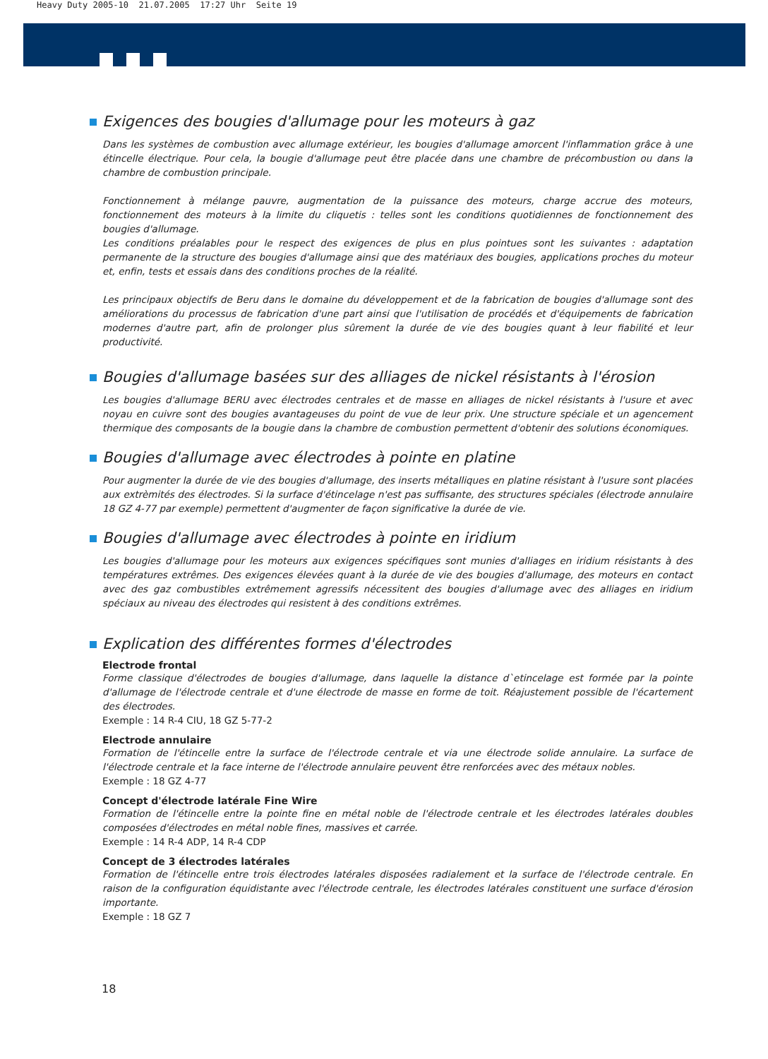Heavy Duty 2005-10 21.07.2005 17:27 Uhr Seite 19
Exigences des bougies d'allumage pour les moteurs à gaz
Dans les systèmes de combustion avec allumage extérieur, les bougies d'allumage amorcent l'inflammation grâce à une étincelle électrique. Pour cela, la bougie d'allumage peut être placée dans une chambre de précombustion ou dans la chambre de combustion principale.
Fonctionnement à mélange pauvre, augmentation de la puissance des moteurs, charge accrue des moteurs, fonctionnement des moteurs à la limite du cliquetis : telles sont les conditions quotidiennes de fonctionnement des bougies d'allumage.
Les conditions préalables pour le respect des exigences de plus en plus pointues sont les suivantes : adaptation permanente de la structure des bougies d'allumage ainsi que des matériaux des bougies, applications proches du moteur et, enfin, tests et essais dans des conditions proches de la réalité.
Les principaux objectifs de Beru dans le domaine du développement et de la fabrication de bougies d'allumage sont des améliorations du processus de fabrication d'une part ainsi que l'utilisation de procédés et d'équipements de fabrication modernes d'autre part, afin de prolonger plus sûrement la durée de vie des bougies quant à leur fiabilité et leur productivité.
Bougies d'allumage basées sur des alliages de nickel résistants à l'érosion
Les bougies d'allumage BERU avec électrodes centrales et de masse en alliages de nickel résistants à l'usure et avec noyau en cuivre sont des bougies avantageuses du point de vue de leur prix. Une structure spéciale et un agencement thermique des composants de la bougie dans la chambre de combustion permettent d'obtenir des solutions économiques.
Bougies d'allumage avec électrodes à pointe en platine
Pour augmenter la durée de vie des bougies d'allumage, des inserts métalliques en platine résistant à l'usure sont placées aux extrèmités des électrodes. Si la surface d'étincelage n'est pas suffisante, des structures spéciales (électrode annulaire 18 GZ 4-77 par exemple) permettent d'augmenter de façon significative la durée de vie.
Bougies d'allumage avec électrodes à pointe en iridium
Les bougies d'allumage pour les moteurs aux exigences spécifiques sont munies d'alliages en iridium résistants à des températures extrêmes. Des exigences élevées quant à la durée de vie des bougies d'allumage, des moteurs en contact avec des gaz combustibles extrêmement agressifs nécessitent des bougies d'allumage avec des alliages en iridium spéciaux au niveau des électrodes qui resistent à des conditions extrêmes.
Explication des différentes formes d'électrodes
Electrode frontal
Forme classique d'électrodes de bougies d'allumage, dans laquelle la distance d`etincelage est formée par la pointe d'allumage de l'électrode centrale et d'une électrode de masse en forme de toit. Réajustement possible de l'écartement des électrodes.
Exemple : 14 R-4 CIU, 18 GZ 5-77-2
Electrode annulaire
Formation de l'étincelle entre la surface de l'électrode centrale et via une électrode solide annulaire. La surface de l'électrode centrale et la face interne de l'électrode annulaire peuvent être renforcées avec des métaux nobles.
Exemple : 18 GZ 4-77
Concept d'électrode latérale Fine Wire
Formation de l'étincelle entre la pointe fine en métal noble de l'électrode centrale et les électrodes latérales doubles composées d'électrodes en métal noble fines, massives et carrée.
Exemple : 14 R-4 ADP, 14 R-4 CDP
Concept de 3 électrodes latérales
Formation de l'étincelle entre trois électrodes latérales disposées radialement et la surface de l'électrode centrale. En raison de la configuration équidistante avec l'électrode centrale, les électrodes latérales constituent une surface d'érosion importante.
Exemple : 18 GZ 7
18